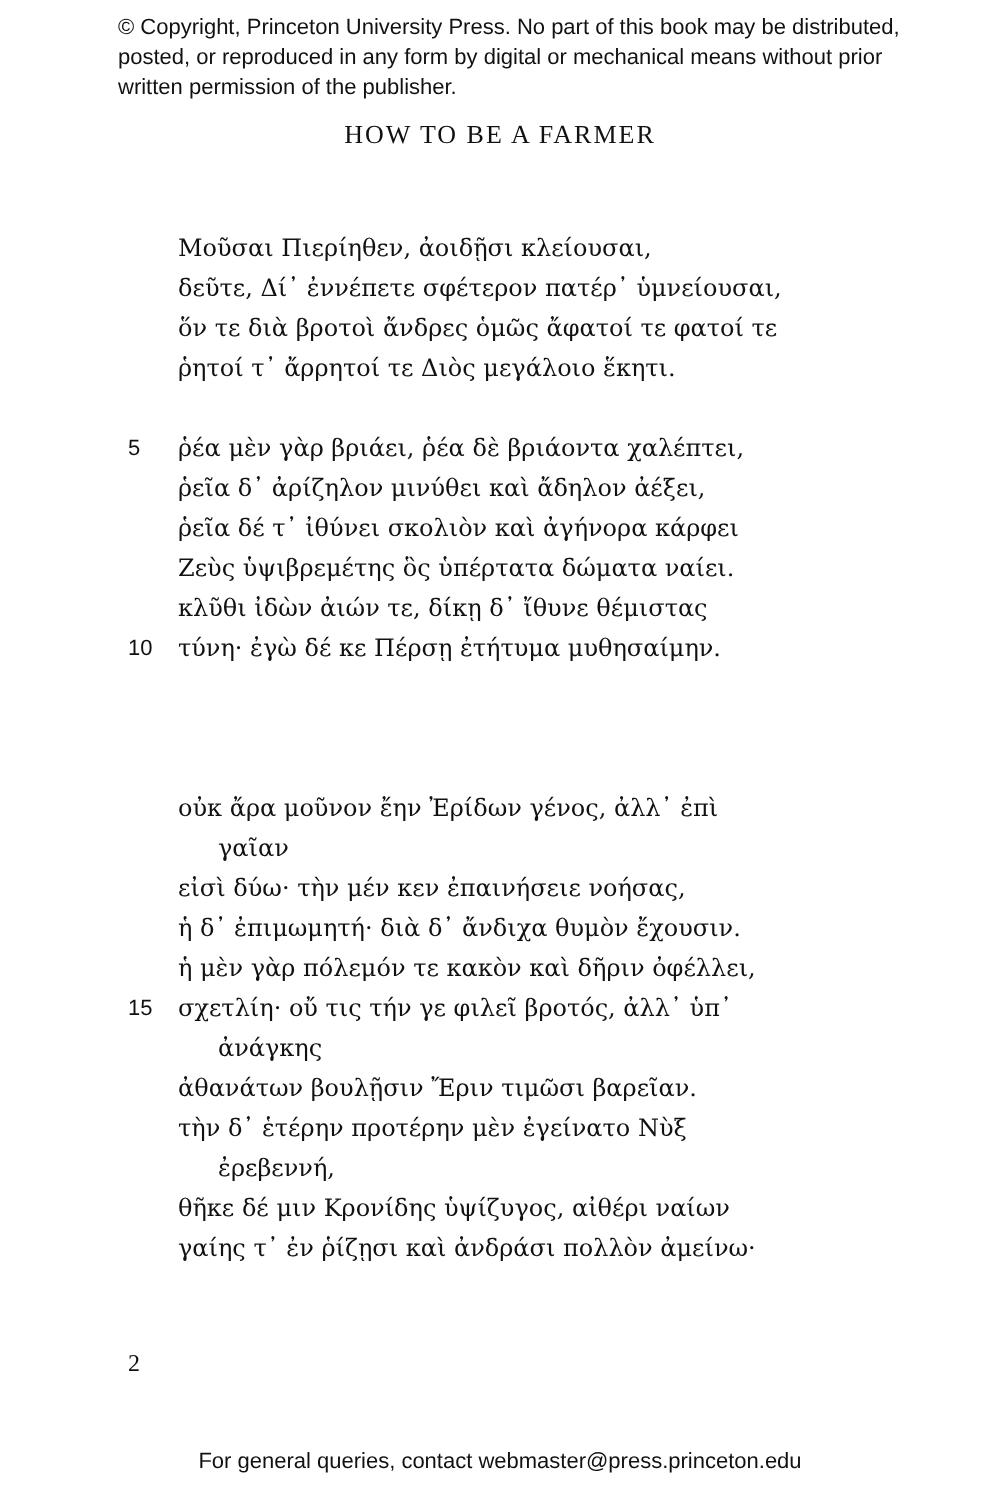© Copyright, Princeton University Press. No part of this book may be distributed, posted, or reproduced in any form by digital or mechanical means without prior written permission of the publisher.
HOW TO BE A FARMER
Μοῦσαι Πιερίηθεν, ἀοιδῇσι κλείουσαι,
δεῦτε, Δί᾽ ἐννέπετε σφέτερον πατέρ᾽ ὑμνείουσαι,
ὅν τε διὰ βροτοὶ ἄνδρες ὁμῶς ἄφατοί τε φατοί τε
ῥητοί τ᾽ ἄρρητοί τε Διὸς μεγάλοιο ἕκητι.
5 ῥέα μὲν γὰρ βριάει, ῥέα δὲ βριάοντα χαλέπτει,
ῥεῖα δ᾽ ἀρίζηλον μινύθει καὶ ἄδηλον ἀέξει,
ῥεῖα δέ τ᾽ ἰθύνει σκολιὸν καὶ ἀγήνορα κάρφει
Ζεὺς ὑψιβρεμέτης ὃς ὑπέρτατα δώματα ναίει.
κλῦθι ἰδὼν ἀιών τε, δίκῃ δ᾽ ἴθυνε θέμιστας
10 τύνη· ἐγὼ δέ κε Πέρσῃ ἐτήτυμα μυθησαίμην.
οὐκ ἄρα μοῦνον ἔην Ἐρίδων γένος, ἀλλ᾽ ἐπὶ
γαῖαν
εἰσὶ δύω· τὴν μέν κεν ἐπαινήσειε νοήσας,
ἡ δ᾽ ἐπιμωμητή· διὰ δ᾽ ἄνδιχα θυμὸν ἔχουσιν.
ἡ μὲν γὰρ πόλεμόν τε κακὸν καὶ δῆριν ὀφέλλει,
15 σχετλίη· οὔ τις τήν γε φιλεῖ βροτός, ἀλλ᾽ ὑπ᾽
ἀνάγκης
ἀθανάτων βουλῇσιν Ἔριν τιμῶσι βαρεῖαν.
τὴν δ᾽ ἑτέρην προτέρην μὲν ἐγείνατο Νὺξ
ἐρεβεννή,
θῆκε δέ μιν Κρονίδης ὑψίζυγος, αἰθέρι ναίων
γαίης τ᾽ ἐν ῥίζῃσι καὶ ἀνδράσι πολλὸν ἀμείνω·
2
For general queries, contact webmaster@press.princeton.edu